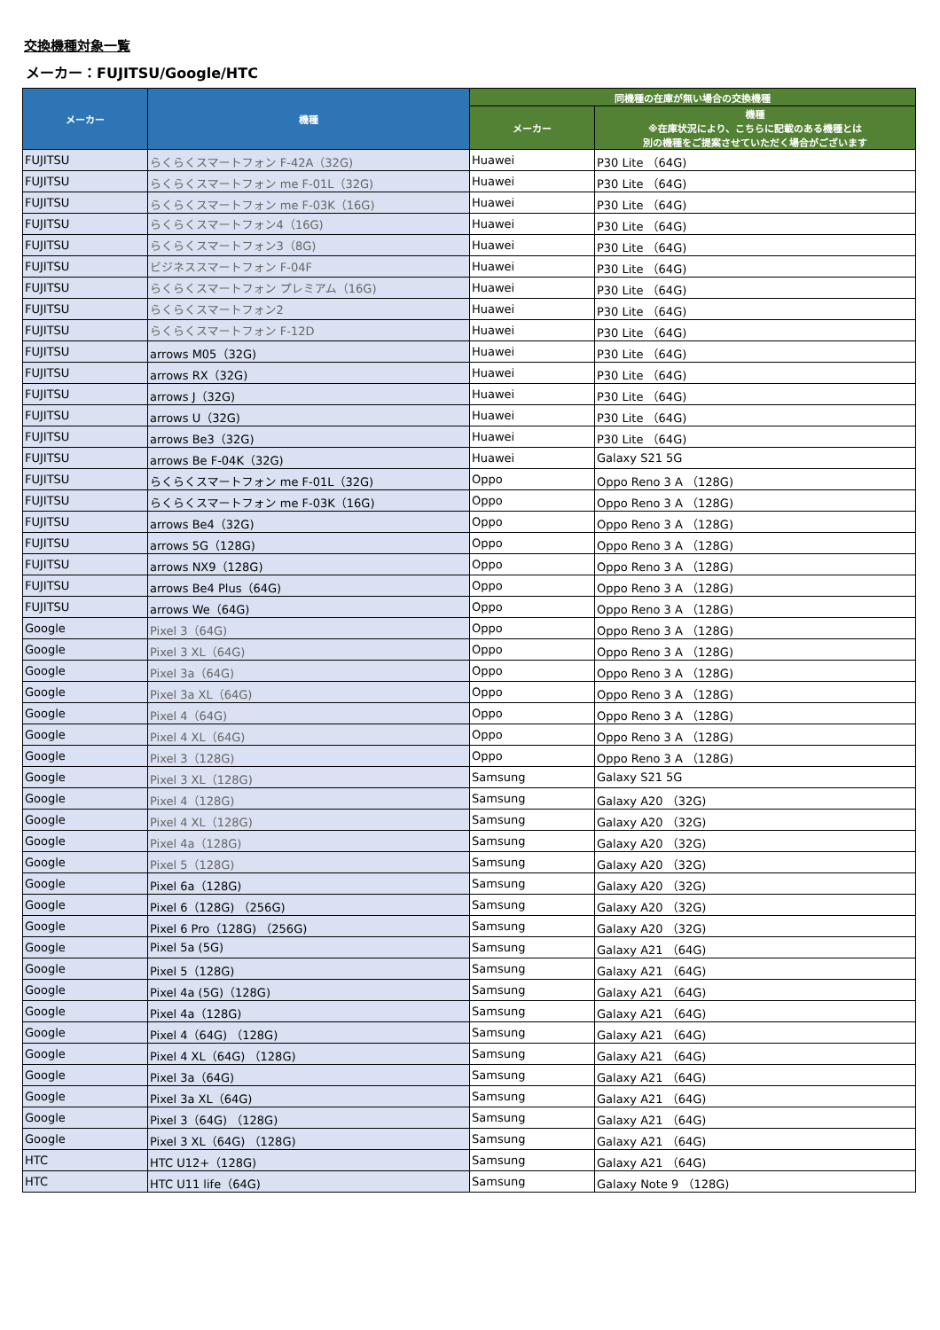交換機種対象一覧
メーカー：FUJITSU/Google/HTC
| メーカー | 機種 | 同機種の在庫が無い場合の交換機種 | |
| --- | --- | --- | --- |
| | | メーカー | 機種 ※在庫状況により、こちらに記載のある機種とは 別の機種をご提案させていただく場合がございます |
| FUJITSU | らくらくスマートフォン F-42A（32G) | Huawei | P30 Lite （64G) |
| FUJITSU | らくらくスマートフォン me F-01L（32G) | Huawei | P30 Lite （64G) |
| FUJITSU | らくらくスマートフォン me F-03K（16G) | Huawei | P30 Lite （64G) |
| FUJITSU | らくらくスマートフォン4（16G) | Huawei | P30 Lite （64G) |
| FUJITSU | らくらくスマートフォン3（8G) | Huawei | P30 Lite （64G) |
| FUJITSU | ビジネススマートフォン F-04F | Huawei | P30 Lite （64G) |
| FUJITSU | らくらくスマートフォン プレミアム（16G) | Huawei | P30 Lite （64G) |
| FUJITSU | らくらくスマートフォン2 | Huawei | P30 Lite （64G) |
| FUJITSU | らくらくスマートフォン F-12D | Huawei | P30 Lite （64G) |
| FUJITSU | arrows M05（32G) | Huawei | P30 Lite （64G) |
| FUJITSU | arrows RX（32G) | Huawei | P30 Lite （64G) |
| FUJITSU | arrows J（32G) | Huawei | P30 Lite （64G) |
| FUJITSU | arrows U（32G) | Huawei | P30 Lite （64G) |
| FUJITSU | arrows Be3（32G) | Huawei | P30 Lite （64G) |
| FUJITSU | arrows Be F-04K（32G) | Huawei | Galaxy S21 5G |
| FUJITSU | らくらくスマートフォン me F-01L（32G) | Oppo | Oppo Reno 3 A （128G) |
| FUJITSU | らくらくスマートフォン me F-03K（16G) | Oppo | Oppo Reno 3 A （128G) |
| FUJITSU | arrows Be4（32G) | Oppo | Oppo Reno 3 A （128G) |
| FUJITSU | arrows 5G（128G) | Oppo | Oppo Reno 3 A （128G) |
| FUJITSU | arrows NX9（128G) | Oppo | Oppo Reno 3 A （128G) |
| FUJITSU | arrows Be4 Plus（64G) | Oppo | Oppo Reno 3 A （128G) |
| FUJITSU | arrows We（64G) | Oppo | Oppo Reno 3 A （128G) |
| Google | Pixel 3（64G) | Oppo | Oppo Reno 3 A （128G) |
| Google | Pixel 3 XL（64G) | Oppo | Oppo Reno 3 A （128G) |
| Google | Pixel 3a（64G) | Oppo | Oppo Reno 3 A （128G) |
| Google | Pixel 3a XL（64G) | Oppo | Oppo Reno 3 A （128G) |
| Google | Pixel 4（64G) | Oppo | Oppo Reno 3 A （128G) |
| Google | Pixel 4 XL（64G) | Oppo | Oppo Reno 3 A （128G) |
| Google | Pixel 3（128G) | Oppo | Oppo Reno 3 A （128G) |
| Google | Pixel 3 XL（128G) | Samsung | Galaxy S21 5G |
| Google | Pixel 4（128G) | Samsung | Galaxy A20 （32G) |
| Google | Pixel 4 XL（128G) | Samsung | Galaxy A20 （32G) |
| Google | Pixel 4a（128G) | Samsung | Galaxy A20 （32G) |
| Google | Pixel 5（128G) | Samsung | Galaxy A20 （32G) |
| Google | Pixel 6a（128G) | Samsung | Galaxy A20 （32G) |
| Google | Pixel 6（128G) （256G) | Samsung | Galaxy A20 （32G) |
| Google | Pixel 6 Pro（128G) （256G) | Samsung | Galaxy A20 （32G) |
| Google | Pixel 5a (5G) | Samsung | Galaxy A21 （64G) |
| Google | Pixel 5（128G) | Samsung | Galaxy A21 （64G) |
| Google | Pixel 4a (5G)（128G) | Samsung | Galaxy A21 （64G) |
| Google | Pixel 4a（128G) | Samsung | Galaxy A21 （64G) |
| Google | Pixel 4（64G) （128G) | Samsung | Galaxy A21 （64G) |
| Google | Pixel 4 XL（64G) （128G) | Samsung | Galaxy A21 （64G) |
| Google | Pixel 3a（64G) | Samsung | Galaxy A21 （64G) |
| Google | Pixel 3a XL（64G) | Samsung | Galaxy A21 （64G) |
| Google | Pixel 3（64G) （128G) | Samsung | Galaxy A21 （64G) |
| Google | Pixel 3 XL（64G) （128G) | Samsung | Galaxy A21 （64G) |
| HTC | HTC U12+（128G) | Samsung | Galaxy A21 （64G) |
| HTC | HTC U11 life（64G) | Samsung | Galaxy Note 9 （128G) |